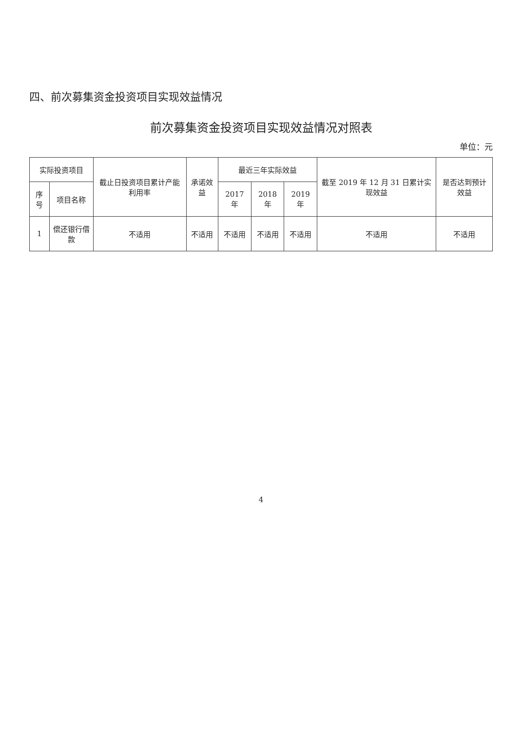四、前次募集资金投资项目实现效益情况
前次募集资金投资项目实现效益情况对照表
单位：元
| 实际投资项目 | | 截止日投资项目累计产能利用率 | 承诺效益 | 最近三年实际效益 | | | 截至 2019 年 12 月 31 日累计实现效益 | 是否达到预计效益 |
| --- | --- | --- | --- | --- | --- | --- | --- | --- |
| 序号 | 项目名称 | | | 2017 年 | 2018 年 | 2019 年 | | |
| 1 | 偿还银行借款 | 不适用 | 不适用 | 不适用 | 不适用 | 不适用 | 不适用 | 不适用 |
4